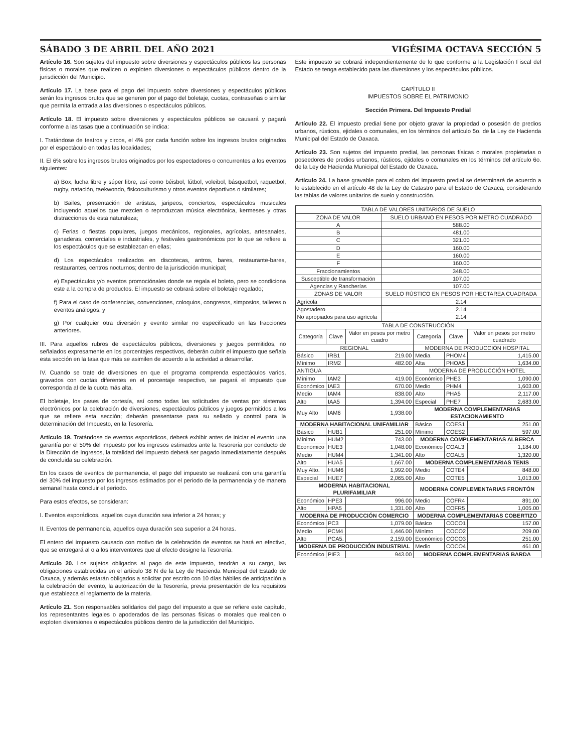SÁBADO 3 DE ABRIL DEL AÑO 2021 VIGÉSIMA OCTAVA SECCIÓN 5
Artículo 16. Son sujetos del impuesto sobre diversiones y espectáculos públicos las personas físicas o morales que realicen o exploten diversiones o espectáculos públicos dentro de la jurisdicción del Municipio.
Artículo 17. La base para el pago del impuesto sobre diversiones y espectáculos públicos serán los ingresos brutos que se generen por el pago del boletaje, cuotas, contraseñas o similar que permita la entrada a las diversiones o espectáculos públicos.
Artículo 18. El impuesto sobre diversiones y espectáculos públicos se causará y pagará conforme a las tasas que a continuación se indica:
I. Tratándose de teatros y circos, el 4% por cada función sobre los ingresos brutos originados por el espectáculo en todas las localidades;
II. El 6% sobre los ingresos brutos originados por los espectadores o concurrentes a los eventos siguientes:
a) Box, lucha libre y súper libre, así como béisbol, fútbol, voleibol, básquetbol, raquetbol, rugby, natación, taekwondo, fisicoculturismo y otros eventos deportivos o similares;
b) Bailes, presentación de artistas, jaripeos, conciertos, espectáculos musicales incluyendo aquellos que mezclen o reproduzcan música electrónica, kermeses y otras distracciones de esta naturaleza;
c) Ferias o fiestas populares, juegos mecánicos, regionales, agrícolas, artesanales, ganaderas, comerciales e industriales, y festivales gastronómicos por lo que se refiere a los espectáculos que se establezcan en ellas;
d) Los espectáculos realizados en discotecas, antros, bares, restaurante-bares, restaurantes, centros nocturnos; dentro de la jurisdicción municipal;
e) Espectáculos y/o eventos promociónales donde se regala el boleto, pero se condiciona este a la compra de productos. El impuesto se cobrará sobre el boletaje regalado;
f) Para el caso de conferencias, convenciones, coloquios, congresos, simposios, talleres o eventos análogos; y
g) Por cualquier otra diversión y evento similar no especificado en las fracciones anteriores.
III. Para aquellos rubros de espectáculos públicos, diversiones y juegos permitidos, no señalados expresamente en los porcentajes respectivos, deberán cubrir el impuesto que señala esta sección en la tasa que más se asimilen de acuerdo a la actividad a desarrollar.
IV. Cuando se trate de diversiones en que el programa comprenda espectáculos varios, gravados con cuotas diferentes en el porcentaje respectivo, se pagará el impuesto que corresponda al de la cuota más alta.
El boletaje, los pases de cortesía, así como todas las solicitudes de ventas por sistemas electrónicos por la celebración de diversiones, espectáculos públicos y juegos permitidos a los que se refiere esta sección; deberán presentarse para su sellado y control para la determinación del Impuesto, en la Tesorería.
Artículo 19. Tratándose de eventos esporádicos, deberá exhibir antes de iniciar el evento una garantía por el 50% del impuesto por los ingresos estimados ante la Tesorería por conducto de la Dirección de Ingresos, la totalidad del impuesto deberá ser pagado inmediatamente después de concluida su celebración.
En los casos de eventos de permanencia, el pago del impuesto se realizará con una garantía del 30% del impuesto por los ingresos estimados por el periodo de la permanencia y de manera semanal hasta concluir el periodo.
Para estos efectos, se consideran:
I. Eventos esporádicos, aquellos cuya duración sea inferior a 24 horas; y
II. Eventos de permanencia, aquellos cuya duración sea superior a 24 horas.
El entero del impuesto causado con motivo de la celebración de eventos se hará en efectivo, que se entregará al o a los interventores que al efecto designe la Tesorería.
Artículo 20. Los sujetos obligados al pago de este impuesto, tendrán a su cargo, las obligaciones establecidas en el artículo 38 N de la Ley de Hacienda Municipal del Estado de Oaxaca, y además estarán obligados a solicitar por escrito con 10 días hábiles de anticipación a la celebración del evento, la autorización de la Tesorería, previa presentación de los requisitos que establezca el reglamento de la materia.
Artículo 21. Son responsables solidarios del pago del impuesto a que se refiere este capítulo, los representantes legales o apoderados de las personas físicas o morales que realicen o exploten diversiones o espectáculos públicos dentro de la jurisdicción del Municipio.
Este impuesto se cobrará independientemente de lo que conforme a la Legislación Fiscal del Estado se tenga establecido para las diversiones y los espectáculos públicos.
CAPÍTULO II
IMPUESTOS SOBRE EL PATRIMONIO
Sección Primera. Del Impuesto Predial
Artículo 22. El impuesto predial tiene por objeto gravar la propiedad o posesión de predios urbanos, rústicos, ejidales o comunales, en los términos del artículo 5o. de la Ley de Hacienda Municipal del Estado de Oaxaca.
Artículo 23. Son sujetos del impuesto predial, las personas físicas o morales propietarias o poseedores de predios urbanos, rústicos, ejidales o comunales en los términos del artículo 6o. de la Ley de Hacienda Municipal del Estado de Oaxaca.
Artículo 24. La base gravable para el cobro del impuesto predial se determinará de acuerdo a lo establecido en el artículo 48 de la Ley de Catastro para el Estado de Oaxaca, considerando las tablas de valores unitarios de suelo y construcción.
| TABLA DE VALORES UNITARIOS DE SUELO | |
| ZONA DE VALOR | SUELO URBANO EN PESOS POR METRO CUADRADO |
| A | 588.00 |
| B | 481.00 |
| C | 321.00 |
| D | 160.00 |
| E | 160.00 |
| F | 160.00 |
| Fraccionamientos | 348.00 |
| Susceptible de transformación | 107.00 |
| Agencias y Rancherías | 107.00 |
| ZONAS DE VALOR | SUELO RÚSTICO EN PESOS POR HECTAREA CUADRADA |
| Agrícola | 2.14 |
| Agostadero | 2.14 |
| No apropiados para uso agrícola | 2.14 |
| TABLA DE CONSTRUCCIÓN | | | | | |
| Categoría | Clave | Valor en pesos por metro cuadro | Categoría | Clave | Valor en pesos por metro cuadrado |
| REGIONAL | | | MODERNA DE PRODUCCIÓN HOSPITAL | | |
| Básico | IRB1 | 219.00 | Media | PHOM4 | 1,415.00 |
| Mínimo | IRM2 | 482.00 | Alta | PHOA5 | 1,634.00 |
| ANTIGUA | | | MODERNA DE PRODUCCIÓN HOTEL | | |
| Mínimo | IAM2 | 419.00 | Económico | PHE3 | 1,090.00 |
| Económico | IAE3 | 670.00 | Medio | PHM4 | 1,603.00 |
| Medio | IAM4 | 838.00 | Alto | PHA5 | 2,117.00 |
| Alto | IAA5 | 1,394.00 | Especial | PHE7 | 2,683.00 |
| Muy Alto | IAM6 | 1,938.00 | MODERNA COMPLEMENTARIAS ESTACIONAMIENTO | | |
| MODERNA HABITACIONAL UNIFAMILIAR | | | Básico | COES1 | 251.00 |
| Básico | HUB1 | 251.00 | Mínimo | COES2 | 597.00 |
| Mínimo | HUM2 | 743.00 | MODERNA COMPLEMENTARIAS ALBERCA | | |
| Económico | HUE3 | 1,048.00 | Económico | COAL3 | 1,184.00 |
| Medio | HUM4 | 1,341.00 | Alto | COAL5 | 1,320.00 |
| Alto | HUA5 | 1,667.00 | MODERNA COMPLEMENTARIAS TENIS | | |
| Muy Alto. | HUM6 | 1,992.00 | Medio | COTE4 | 848.00 |
| Especial | HUE7 | 2,065.00 | Alto | COTE5 | 1,013.00 |
| MODERNA HABITACIONAL PLURIFAMILIAR | | | MODERNA COMPLEMENTARIAS FRONTÓN | | |
| Económico | HPE3 | 996.00 | Medio | COFR4 | 891.00 |
| Alto | HPA5 | 1,331.00 | Alto | COFR5 | 1,005.00 |
| MODERNA DE PRODUCCIÓN COMERCIO | | | MODERNA COMPLEMENTARIAS COBERTIZO | | |
| Económico | PC3 | 1,079.00 | Básico | COCO1 | 157.00 |
| Medio | PCM4 | 1,446.00 | Mínimo | COCO2 | 209.00 |
| Alto | PCA5. | 2,159.00 | Económico | COCO3 | 251.00 |
| MODERNA DE PRODUCCIÓN INDUSTRIAL | | | Medio | COCO4 | 461.00 |
| Económico | PIE3 | 943.00 | MODERNA COMPLEMENTARIAS BARDA | | |